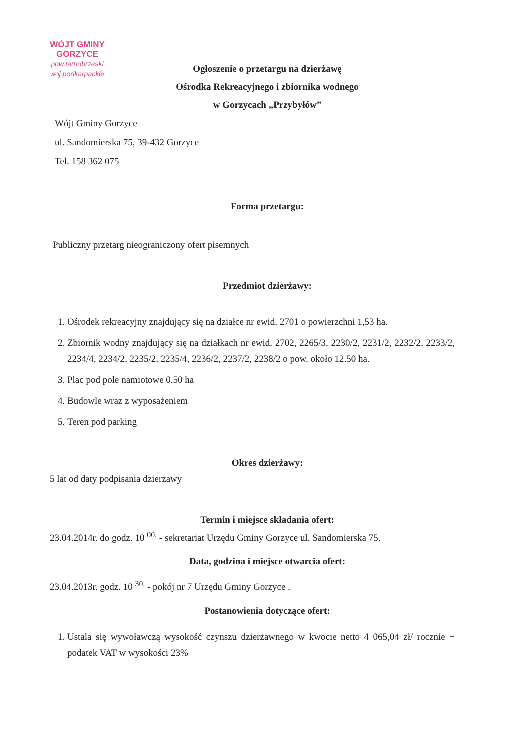WÓJT GMINY
GORZYCE
pow.tarnobrzeski
woj.podkarpackie
Ogłoszenie o przetargu na dzierżawę
Ośrodka Rekreacyjnego i zbiornika wodnego
w Gorzycach „Przybyłów”
Wójt Gminy Gorzyce
ul. Sandomierska 75, 39-432 Gorzyce
Tel. 158 362 075
Forma przetargu:
Publiczny przetarg nieograniczony ofert pisemnych
Przedmiot dzierżawy:
1. Ośrodek rekreacyjny znajdujący się na działce nr ewid. 2701 o powierzchni 1,53 ha.
2. Zbiornik wodny znajdujący się na działkach nr ewid. 2702, 2265/3, 2230/2, 2231/2, 2232/2, 2233/2, 2234/4, 2234/2, 2235/2, 2235/4, 2236/2, 2237/2, 2238/2 o pow. około 12.50 ha.
3. Plac pod pole namiotowe 0.50 ha
4. Budowle wraz z wyposażeniem
5. Teren pod parking
Okres dzierżawy:
5 lat od daty podpisania dzierżawy
Termin i miejsce składania ofert:
23.04.2014r. do godz. 10 <sup>00.</sup> - sekretariat Urzędu Gminy Gorzyce ul. Sandomierska 75.
Data, godzina i miejsce otwarcia ofert:
23.04.2013r. godz. 10 <sup>30.</sup> - pokój nr 7 Urzędu Gminy Gorzyce .
Postanowienia dotyczące ofert:
1. Ustala się wywoławczą wysokość czynszu dzierżawnego w kwocie netto 4 065,04 zł/ rocznie + podatek VAT w wysokości 23%